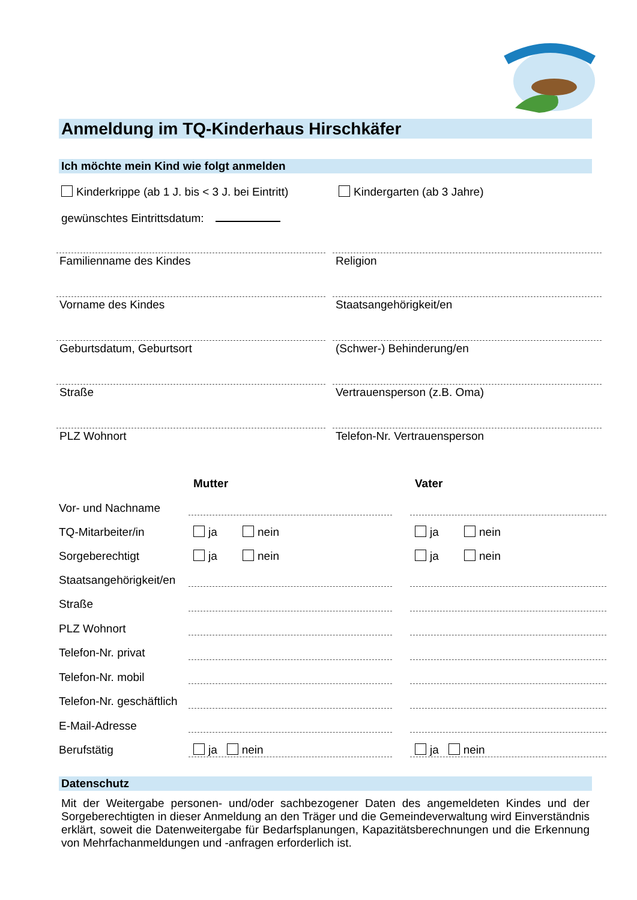Anmeldung im TQ-Kinderhaus Hirschkäfer
Ich möchte mein Kind wie folgt anmelden
Kinderkrippe (ab 1 J. bis < 3 J. bei Eintritt)
Kindergarten (ab 3 Jahre)
gewünschtes Eintrittsdatum:
Familienname des Kindes
Religion
Vorname des Kindes
Staatsangehörigkeit/en
Geburtsdatum, Geburtsort
(Schwer-) Behinderung/en
Straße
Vertrauensperson (z.B. Oma)
PLZ Wohnort
Telefon-Nr. Vertrauensperson
| | Mutter | | Vater |
| --- | --- | --- | --- |
| Vor- und Nachname | | | |
| TQ-Mitarbeiter/in | ja nein | | ja nein |
| Sorgeberechtigt | ja nein | | ja nein |
| Staatsangehörigkeit/en | | | |
| Straße | | | |
| PLZ Wohnort | | | |
| Telefon-Nr. privat | | | |
| Telefon-Nr. mobil | | | |
| Telefon-Nr. geschäftlich | | | |
| E-Mail-Adresse | | | |
| Berufstätig | ja nein | | ja nein |
Datenschutz
Mit der Weitergabe personen- und/oder sachbezogener Daten des angemeldeten Kindes und der Sorgeberechtigten in dieser Anmeldung an den Träger und die Gemeindeverwaltung wird Einverständnis erklärt, soweit die Datenweitergabe für Bedarfsplanungen, Kapazitätsberechnungen und die Erkennung von Mehrfachanmeldungen und -anfragen erforderlich ist.